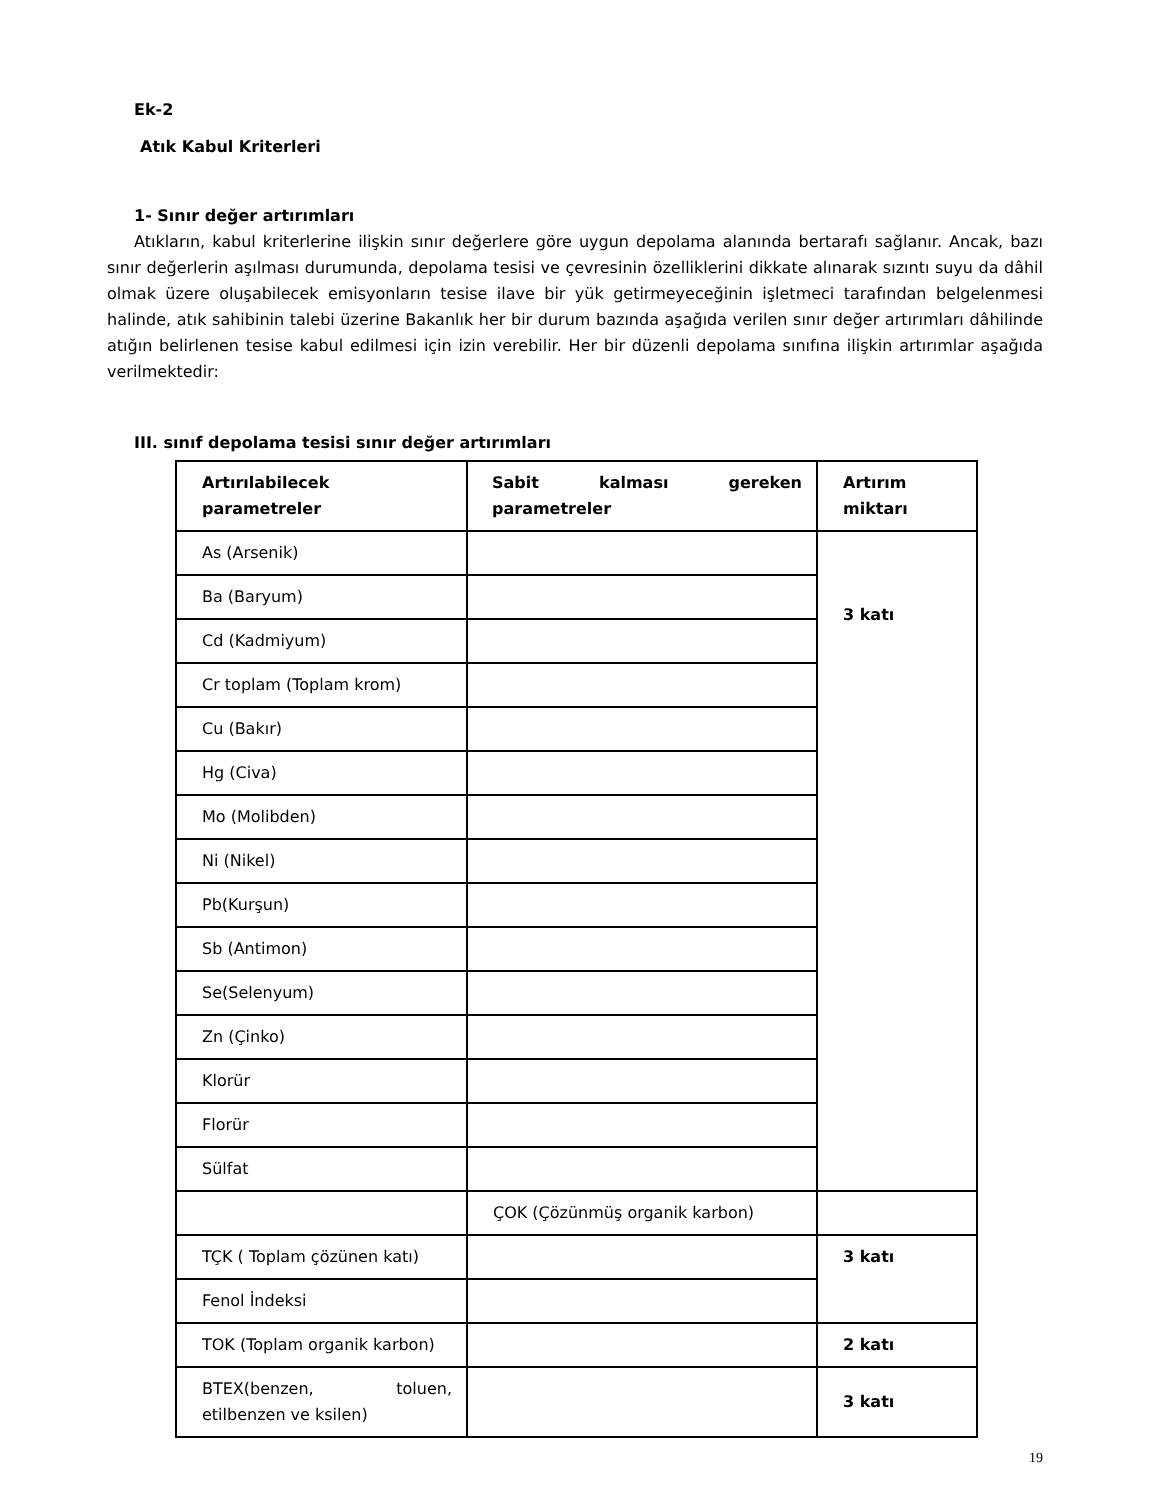Ek-2
Atık Kabul Kriterleri
1- Sınır değer artırımları
Atıkların, kabul kriterlerine ilişkin sınır değerlere göre uygun depolama alanında bertarafı sağlanır. Ancak, bazı sınır değerlerin aşılması durumunda, depolama tesisi ve çevresinin özelliklerini dikkate alınarak sızıntı suyu da dâhil olmak üzere oluşabilecek emisyonların tesise ilave bir yük getirmeyeceğinin işletmeci tarafından belgelenmesi halinde, atık sahibinin talebi üzerine Bakanlık her bir durum bazında aşağıda verilen sınır değer artırımları dâhilinde atığın belirlenen tesise kabul edilmesi için izin verebilir. Her bir düzenli depolama sınıfına ilişkin artırımlar aşağıda verilmektedir:
III. sınıf depolama tesisi sınır değer artırımları
| Artırılabilecek parametreler | Sabit kalması gereken parametreler | Artırım miktarı |
| --- | --- | --- |
| As (Arsenik) | | 3 katı |
| Ba (Baryum) | | |
| Cd (Kadmiyum) | | |
| Cr toplam (Toplam krom) | | |
| Cu (Bakır) | | |
| Hg (Civa) | | |
| Mo (Molibden) | | |
| Ni (Nikel) | | |
| Pb(Kurşun) | | |
| Sb (Antimon) | | |
| Se(Selenyum) | | |
| Zn (Çinko) | | |
| Klorür | | |
| Florür | | |
| Sülfat | | |
| | ÇOK (Çözünmüş organik karbon) | |
| TÇK ( Toplam çözünen katı) | | 3 katı |
| Fenol İndeksi | | |
| TOK (Toplam organik karbon) | | 2 katı |
| BTEX(benzen, toluen, etilbenzen ve ksilen) | | 3 katı |
19